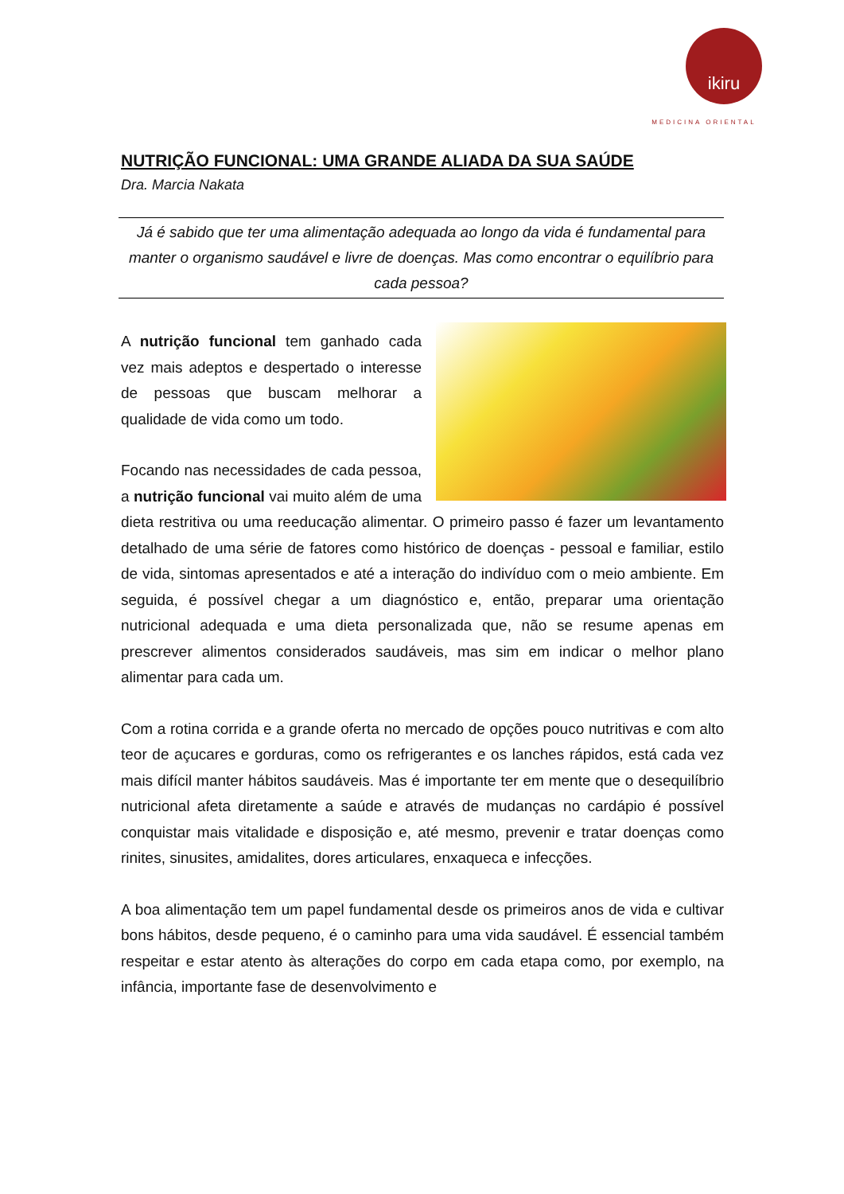ikiru
MEDICINA ORIENTAL
NUTRIÇÃO FUNCIONAL: UMA GRANDE ALIADA DA SUA SAÚDE
Dra. Marcia Nakata
Já é sabido que ter uma alimentação adequada ao longo da vida é fundamental para manter o organismo saudável e livre de doenças. Mas como encontrar o equilíbrio para cada pessoa?
A nutrição funcional tem ganhado cada vez mais adeptos e despertado o interesse de pessoas que buscam melhorar a qualidade de vida como um todo.
Focando nas necessidades de cada pessoa, a nutrição funcional vai muito além de uma dieta restritiva ou uma reeducação alimentar. O primeiro passo é fazer um levantamento detalhado de uma série de fatores como histórico de doenças - pessoal e familiar, estilo de vida, sintomas apresentados e até a interação do indivíduo com o meio ambiente. Em seguida, é possível chegar a um diagnóstico e, então, preparar uma orientação nutricional adequada e uma dieta personalizada que, não se resume apenas em prescrever alimentos considerados saudáveis, mas sim em indicar o melhor plano alimentar para cada um.
Com a rotina corrida e a grande oferta no mercado de opções pouco nutritivas e com alto teor de açucares e gorduras, como os refrigerantes e os lanches rápidos, está cada vez mais difícil manter hábitos saudáveis. Mas é importante ter em mente que o desequilíbrio nutricional afeta diretamente a saúde e através de mudanças no cardápio é possível conquistar mais vitalidade e disposição e, até mesmo, prevenir e tratar doenças como rinites, sinusites, amidalites, dores articulares, enxaqueca e infecções.
A boa alimentação tem um papel fundamental desde os primeiros anos de vida e cultivar bons hábitos, desde pequeno, é o caminho para uma vida saudável. É essencial também respeitar e estar atento às alterações do corpo em cada etapa como, por exemplo, na infância, importante fase de desenvolvimento e